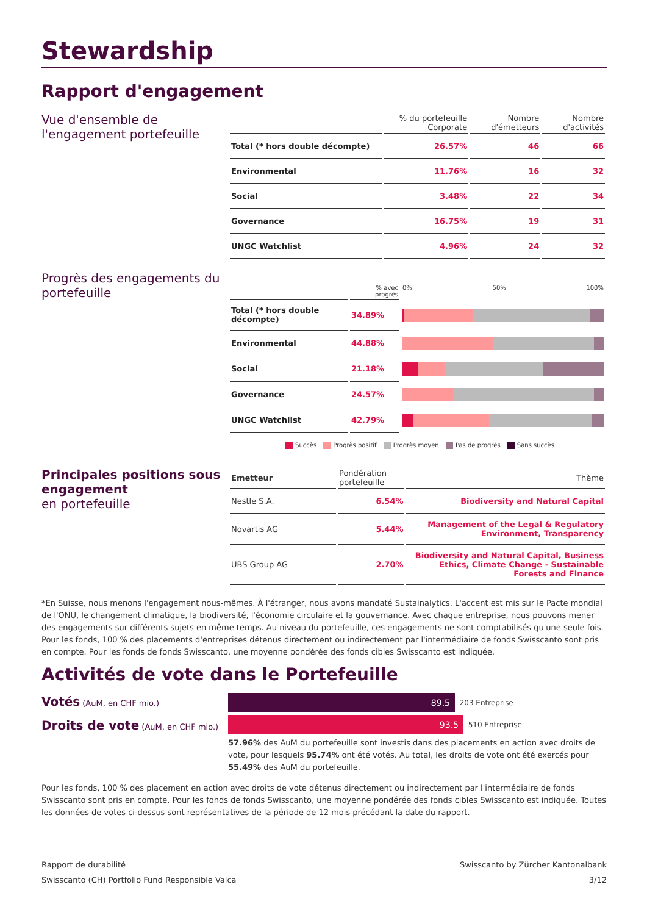Stewardship
Rapport d'engagement
Vue d'ensemble de l'engagement portefeuille
| | % du portefeuille Corporate | Nombre d'émetteurs | Nombre d'activités |
| --- | --- | --- | --- |
| Total (* hors double décompte) | 26.57% | 46 | 66 |
| Environmental | 11.76% | 16 | 32 |
| Social | 3.48% | 22 | 34 |
| Governance | 16.75% | 19 | 31 |
| UNGC Watchlist | 4.96% | 24 | 32 |
Progrès des engagements du portefeuille
| | % avec progrès | 0% 50% 100% |
| --- | --- | --- |
| Total (* hors double décompte) | 34.89% | |
| Environmental | 44.88% | |
| Social | 21.18% | |
| Governance | 24.57% | |
| UNGC Watchlist | 42.79% | |
Succès Progrès positif Progrès moyen Pas de progrès Sans succès
Principales positions sous engagement
en portefeuille
| Emetteur | Pondération portefeuille | Thème |
| --- | --- | --- |
| Nestle S.A. | 6.54% | Biodiversity and Natural Capital |
| Novartis AG | 5.44% | Management of the Legal & Regulatory Environment, Transparency |
| UBS Group AG | 2.70% | Biodiversity and Natural Capital, Business Ethics, Climate Change - Sustainable Forests and Finance |
*En Suisse, nous menons l'engagement nous-mêmes. À l'étranger, nous avons mandaté Sustainalytics. L'accent est mis sur le Pacte mondial de l'ONU, le changement climatique, la biodiversité, l'économie circulaire et la gouvernance. Avec chaque entreprise, nous pouvons mener des engagements sur différents sujets en même temps. Au niveau du portefeuille, ces engagements ne sont comptabilisés qu'une seule fois.
Pour les fonds, 100 % des placements d'entreprises détenus directement ou indirectement par l'intermédiaire de fonds Swisscanto sont pris en compte. Pour les fonds de fonds Swisscanto, une moyenne pondérée des fonds cibles Swisscanto est indiquée.
Activités de vote dans le Portefeuille
Votés (AuM, en CHF mio.)
Droits de vote (AuM, en CHF mio.)
89.5
203 Entreprise
93.5
510 Entreprise
57.96% des AuM du portefeuille sont investis dans des placements en action avec droits de vote, pour lesquels 95.74% ont été votés. Au total, les droits de vote ont été exercés pour 55.49% des AuM du portefeuille.
Pour les fonds, 100 % des placement en action avec droits de vote détenus directement ou indirectement par l'intermédiaire de fonds Swisscanto sont pris en compte. Pour les fonds de fonds Swisscanto, une moyenne pondérée des fonds cibles Swisscanto est indiquée. Toutes les données de votes ci-dessus sont représentatives de la période de 12 mois précédant la date du rapport.
Rapport de durabilité
Swisscanto (CH) Portfolio Fund Responsible Valca
Swisscanto by Zürcher Kantonalbank
3/12